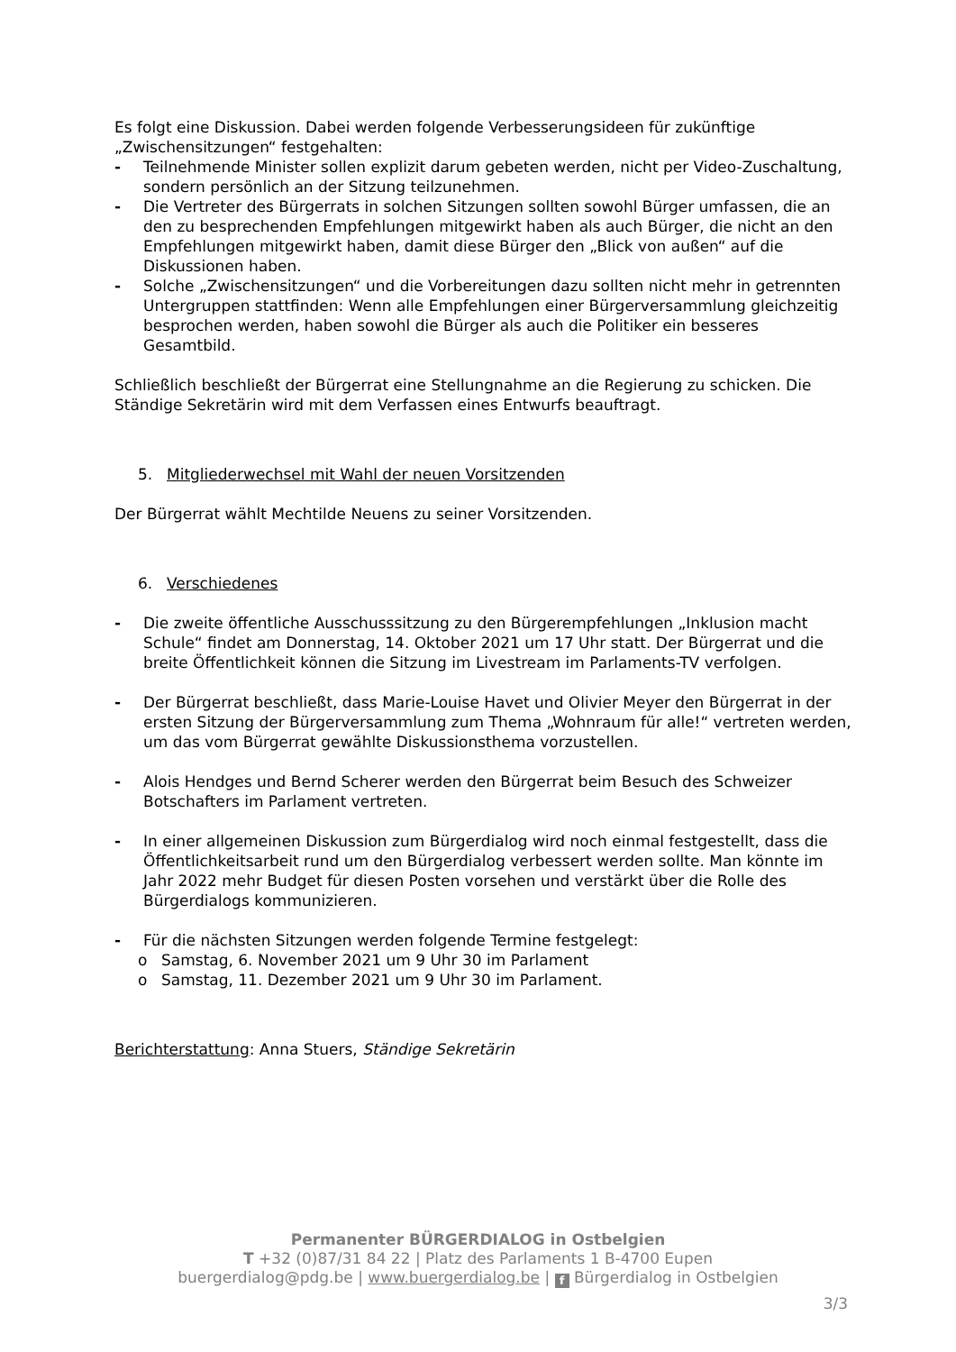Es folgt eine Diskussion. Dabei werden folgende Verbesserungsideen für zukünftige „Zwischensitzungen“ festgehalten:
- Teilnehmende Minister sollen explizit darum gebeten werden, nicht per Video-Zuschaltung, sondern persönlich an der Sitzung teilzunehmen.
- Die Vertreter des Bürgerrats in solchen Sitzungen sollten sowohl Bürger umfassen, die an den zu besprechenden Empfehlungen mitgewirkt haben als auch Bürger, die nicht an den Empfehlungen mitgewirkt haben, damit diese Bürger den „Blick von außen“ auf die Diskussionen haben.
- Solche „Zwischensitzungen“ und die Vorbereitungen dazu sollten nicht mehr in getrennten Untergruppen stattfinden: Wenn alle Empfehlungen einer Bürgerversammlung gleichzeitig besprochen werden, haben sowohl die Bürger als auch die Politiker ein besseres Gesamtbild.
Schließlich beschließt der Bürgerrat eine Stellungnahme an die Regierung zu schicken. Die Ständige Sekretärin wird mit dem Verfassen eines Entwurfs beauftragt.
5. Mitgliederwechsel mit Wahl der neuen Vorsitzenden
Der Bürgerrat wählt Mechtilde Neuens zu seiner Vorsitzenden.
6. Verschiedenes
- Die zweite öffentliche Ausschusssitzung zu den Bürgerempfehlungen „Inklusion macht Schule“ findet am Donnerstag, 14. Oktober 2021 um 17 Uhr statt. Der Bürgerrat und die breite Öffentlichkeit können die Sitzung im Livestream im Parlaments-TV verfolgen.
- Der Bürgerrat beschließt, dass Marie-Louise Havet und Olivier Meyer den Bürgerrat in der ersten Sitzung der Bürgerversammlung zum Thema „Wohnraum für alle!“ vertreten werden, um das vom Bürgerrat gewählte Diskussionsthema vorzustellen.
- Alois Hendges und Bernd Scherer werden den Bürgerrat beim Besuch des Schweizer Botschafters im Parlament vertreten.
- In einer allgemeinen Diskussion zum Bürgerdialog wird noch einmal festgestellt, dass die Öffentlichkeitsarbeit rund um den Bürgerdialog verbessert werden sollte. Man könnte im Jahr 2022 mehr Budget für diesen Posten vorsehen und verstärkt über die Rolle des Bürgerdialogs kommunizieren.
- Für die nächsten Sitzungen werden folgende Termine festgelegt:
o Samstag, 6. November 2021 um 9 Uhr 30 im Parlament
o Samstag, 11. Dezember 2021 um 9 Uhr 30 im Parlament.
Berichterstattung: Anna Stuers, Ständige Sekretärin
Permanenter BÜRGERDIALOG in Ostbelgien
T +32 (0)87/31 84 22 | Platz des Parlaments 1 B-4700 Eupen
buergerdialog@pdg.be | www.buergerdialog.be | f Bürgerdialog in Ostbelgien
3/3